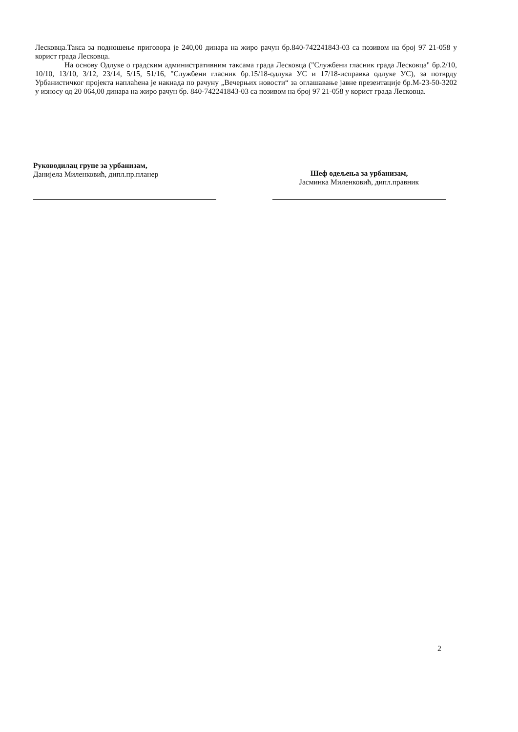Лесковца.Такса за подношење приговора је 240,00 динара на жиро рачун бр.840-742241843-03 са позивом на број 97 21-058 у корист града Лесковца.
На основу Одлуке о градским административним таксама града Лесковца ("Службени гласник града Лесковца" бр.2/10, 10/10, 13/10, 3/12, 23/14, 5/15, 51/16, "Службени гласник бр.15/18-одлука УС и 17/18-исправка одлуке УС), за потврду Урбанистичког пројекта наплаћена је накнада по рачуну „Вечерњих новости“ за оглашавање јавне презентације бр.М-23-50-3202 у износу од 20 064,00 динара на жиро рачун бр. 840-742241843-03 са позивом на број 97 21-058 у корист града Лесковца.
Руководилац групе за урбанизам,
Данијела Миленковић, дипл.пр.планер
Шеф одељења за урбанизам,
Јасминка Миленковић, дипл.правник
2